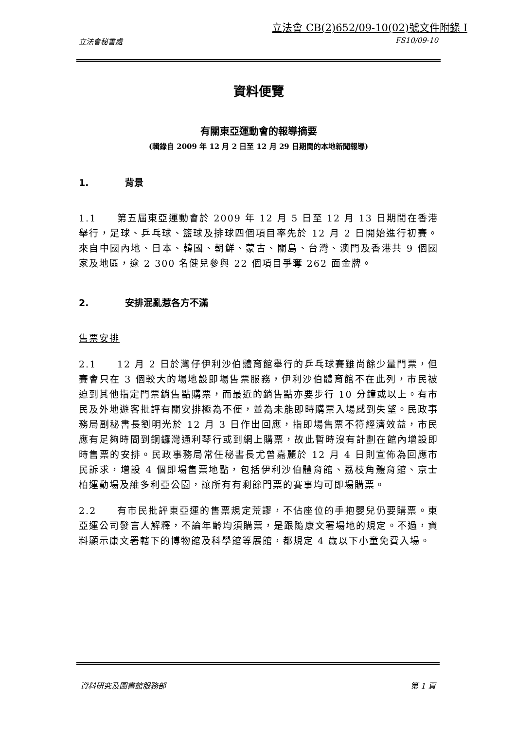立法會 CB(2)652/09-10(02)號文件附錄 I
立法會秘書處 FS10/09-10
資料便覽
有關東亞運動會的報導摘要
(輯錄自 2009 年 12 月 2 日至 12 月 29 日期間的本地新聞報導)
1. 背景
1.1　　第五屆東亞運動會於 2009 年 12 月 5 日至 12 月 13 日期間在香港舉行，足球、乒乓球、籃球及排球四個項目率先於 12 月 2 日開始進行初賽。來自中國內地、日本、韓國、朝鮮、蒙古、關島、台灣、澳門及香港共 9 個國家及地區，逾 2 300 名健兒參與 22 個項目爭奪 262 面金牌。
2. 安排混亂惹各方不滿
售票安排
2.1　　12 月 2 日於灣仔伊利沙伯體育館舉行的乒乓球賽雖尚餘少量門票，但賽會只在 3 個較大的場地設即場售票服務，伊利沙伯體育館不在此列，市民被迫到其他指定門票銷售點購票，而最近的銷售點亦要步行 10 分鐘或以上。有市民及外地遊客批評有關安排極為不便，並為未能即時購票入場感到失望。民政事務局副秘書長劉明光於 12 月 3 日作出回應，指即場售票不符經濟效益，市民應有足夠時間到銅鑼灣通利琴行或到網上購票，故此暫時沒有計劃在館內增設即時售票的安排。民政事務局常任秘書長尤曾嘉麗於 12 月 4 日則宣佈為回應市民訴求，增設 4 個即場售票地點，包括伊利沙伯體育館、荔枝角體育館、京士柏運動場及維多利亞公園，讓所有有剩餘門票的賽事均可即場購票。
2.2　　有市民批評東亞運的售票規定荒謬，不佔座位的手抱嬰兒仍要購票。東亞運公司發言人解釋，不論年齡均須購票，是跟隨康文署場地的規定。不過，資料顯示康文署轄下的博物館及科學館等展館，都規定 4 歲以下小童免費入場。
資料研究及圖書館服務部 第 1 頁